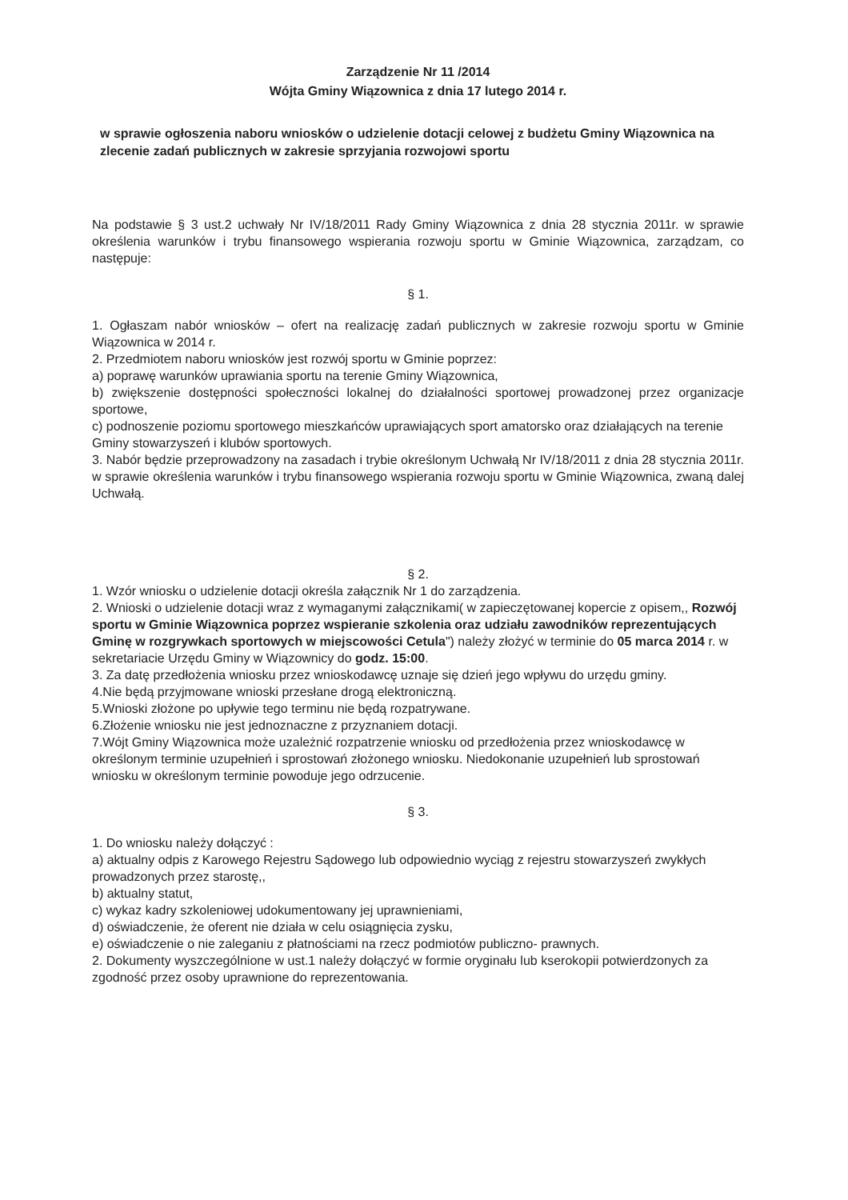Zarządzenie Nr 11 /2014
Wójta Gminy Wiązownica z dnia 17 lutego 2014 r.
w sprawie ogłoszenia naboru wniosków o udzielenie dotacji celowej z budżetu Gminy Wiązownica na zlecenie zadań publicznych w zakresie sprzyjania rozwojowi sportu
Na podstawie § 3 ust.2 uchwały Nr IV/18/2011 Rady Gminy Wiązownica z dnia 28 stycznia 2011r. w sprawie określenia warunków i trybu finansowego wspierania rozwoju sportu w Gminie Wiązownica, zarządzam, co następuje:
§ 1.
1. Ogłaszam nabór wniosków – ofert na realizację zadań publicznych w zakresie rozwoju sportu w Gminie Wiązownica w 2014 r.
2. Przedmiotem naboru wniosków jest rozwój sportu w Gminie poprzez:
a) poprawę warunków uprawiania sportu na terenie Gminy Wiązownica,
b) zwiększenie dostępności społeczności lokalnej do działalności sportowej prowadzonej przez organizacje sportowe,
c) podnoszenie poziomu sportowego mieszkańców uprawiających sport amatorsko oraz działających na terenie Gminy stowarzyszeń i klubów sportowych.
3. Nabór będzie przeprowadzony na zasadach i trybie określonym Uchwałą Nr IV/18/2011 z dnia 28 stycznia 2011r. w sprawie określenia warunków i trybu finansowego wspierania rozwoju sportu w Gminie Wiązownica, zwaną dalej Uchwałą.
§ 2.
1. Wzór wniosku o udzielenie dotacji określa załącznik Nr 1 do zarządzenia.
2. Wnioski o udzielenie dotacji wraz z wymaganymi załącznikami( w zapieczętowanej kopercie z opisem,, Rozwój sportu w Gminie Wiązownica poprzez wspieranie szkolenia oraz udziału zawodników reprezentujących Gminę w rozgrywkach sportowych w miejscowości Cetula") należy złożyć w terminie do 05 marca 2014 r. w sekretariacie Urzędu Gminy w Wiązownicy do godz. 15:00.
3. Za datę przedłożenia wniosku przez wnioskodawcę uznaje się dzień jego wpływu do urzędu gminy.
4.Nie będą przyjmowane wnioski przesłane drogą elektroniczną.
5.Wnioski złożone po upływie tego terminu nie będą rozpatrywane.
6.Złożenie wniosku nie jest jednoznaczne z przyznaniem dotacji.
7.Wójt Gminy Wiązownica może uzależnić rozpatrzenie wniosku od przedłożenia przez wnioskodawcę w określonym terminie uzupełnień i sprostowań złożonego wniosku. Niedokonanie uzupełnień lub sprostowań wniosku w określonym terminie powoduje jego odrzucenie.
§ 3.
1. Do wniosku należy dołączyć :
a) aktualny odpis z Karowego Rejestru Sądowego lub odpowiednio wyciąg z rejestru stowarzyszeń zwykłych prowadzonych przez starostę,,
b) aktualny statut,
c) wykaz kadry szkoleniowej udokumentowany jej uprawnieniami,
d) oświadczenie, że oferent nie działa w celu osiągnięcia zysku,
e) oświadczenie o nie zaleganiu z płatnościami na rzecz podmiotów publiczno- prawnych.
2. Dokumenty wyszczególnione w ust.1 należy dołączyć w formie oryginału lub kserokopii potwierdzonych za zgodność przez osoby uprawnione do reprezentowania.